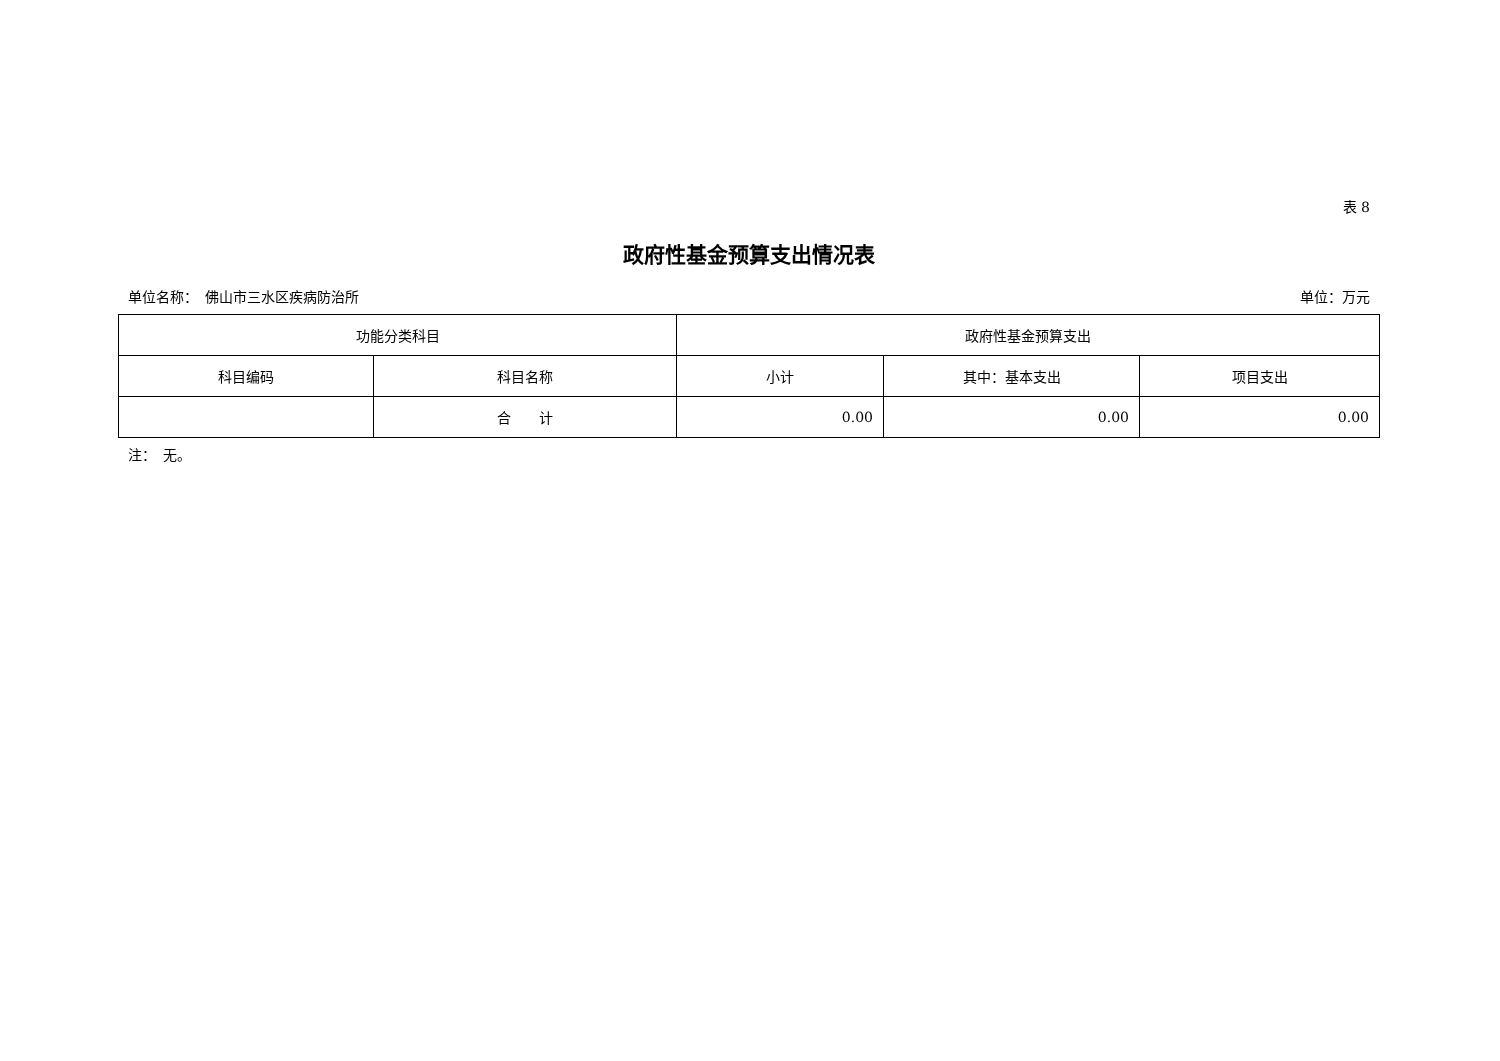表 8
政府性基金预算支出情况表
单位名称：　佛山市三水区疾病防治所 单位：万元
| 功能分类科目 | | 政府性基金预算支出 | | |
| --- | --- | --- | --- | --- |
| 科目编码 | 科目名称 | 小计 | 其中：基本支出 | 项目支出 |
| | 合 计 | 0.00 | 0.00 | 0.00 |
注：　无。